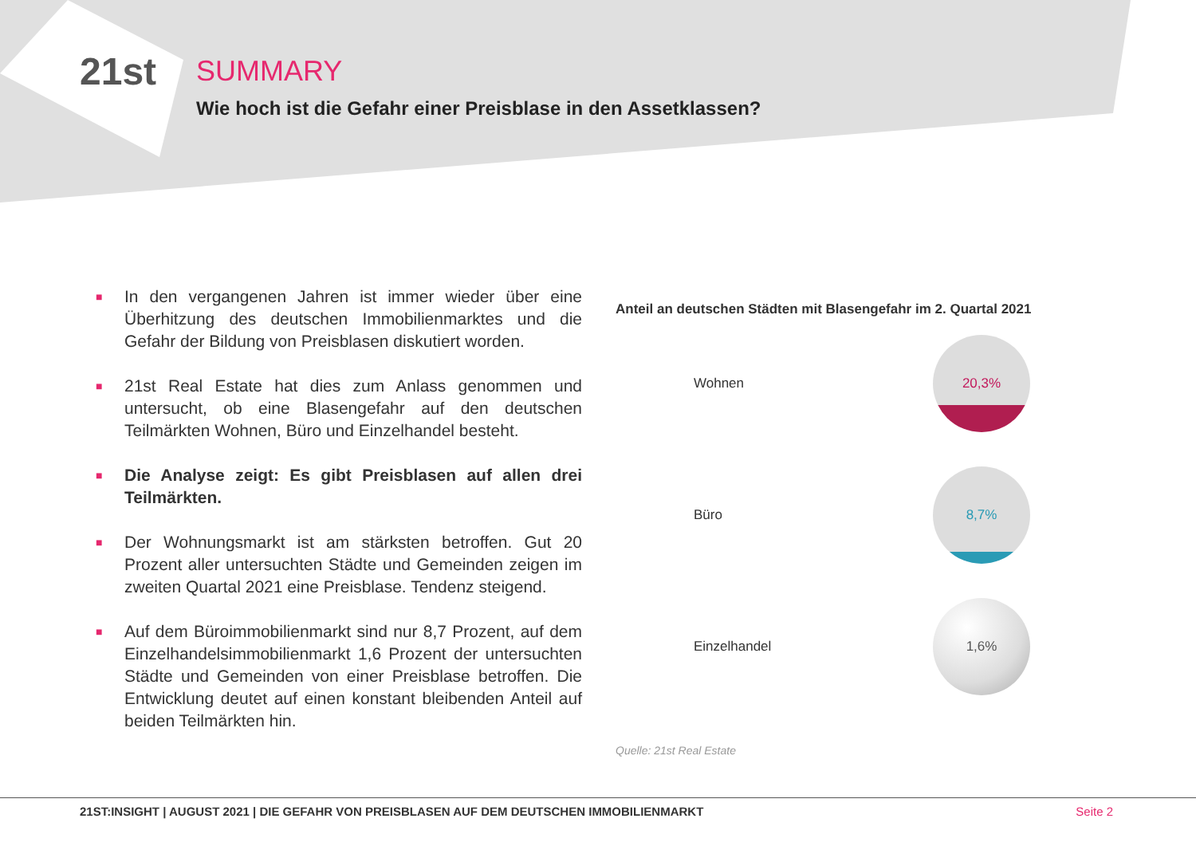21st
SUMMARY
Wie hoch ist die Gefahr einer Preisblase in den Assetklassen?
■
In den vergangenen Jahren ist immer wieder über eine Überhitzung des deutschen Immobilienmarktes und die Gefahr der Bildung von Preisblasen diskutiert worden.
■
21st Real Estate hat dies zum Anlass genommen und untersucht, ob eine Blasengefahr auf den deutschen Teilmärkten Wohnen, Büro und Einzelhandel besteht.
■
Die Analyse zeigt: Es gibt Preisblasen auf allen drei Teilmärkten.
■
Der Wohnungsmarkt ist am stärksten betroffen. Gut 20 Prozent aller untersuchten Städte und Gemeinden zeigen im zweiten Quartal 2021 eine Preisblase. Tendenz steigend.
■
Auf dem Büroimmobilienmarkt sind nur 8,7 Prozent, auf dem Einzelhandelsimmobilienmarkt 1,6 Prozent der untersuchten Städte und Gemeinden von einer Preisblase betroffen. Die Entwicklung deutet auf einen konstant bleibenden Anteil auf beiden Teilmärkten hin.
Anteil an deutschen Städten mit Blasengefahr im 2. Quartal 2021
Wohnen
20,3%
Büro
8,7%
Einzelhandel
1,6%
Quelle: 21st Real Estate
21ST:INSIGHT | AUGUST 2021 | DIE GEFAHR VON PREISBLASEN AUF DEM DEUTSCHEN IMMOBILIENMARKT Seite 2